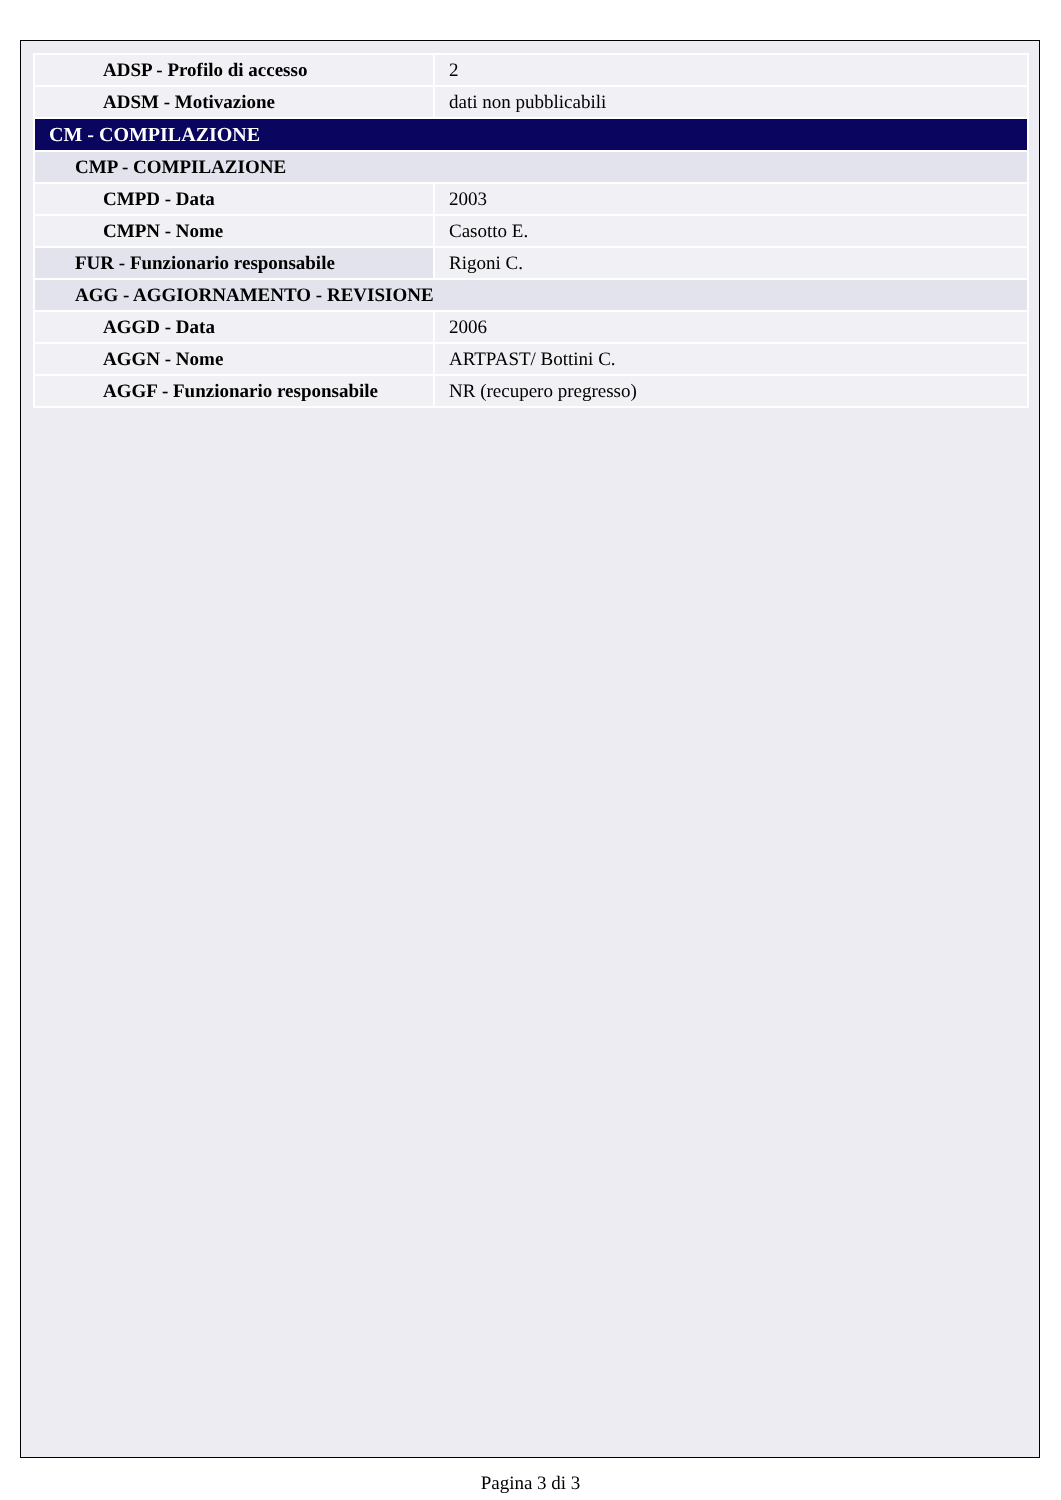| ADSP - Profilo di accesso | 2 |
| ADSM - Motivazione | dati non pubblicabili |
| CM - COMPILAZIONE | |
| CMP - COMPILAZIONE | |
| CMPD - Data | 2003 |
| CMPN - Nome | Casotto E. |
| FUR - Funzionario responsabile | Rigoni C. |
| AGG - AGGIORNAMENTO - REVISIONE | |
| AGGD - Data | 2006 |
| AGGN - Nome | ARTPAST/ Bottini C. |
| AGGF - Funzionario responsabile | NR (recupero pregresso) |
Pagina 3 di 3